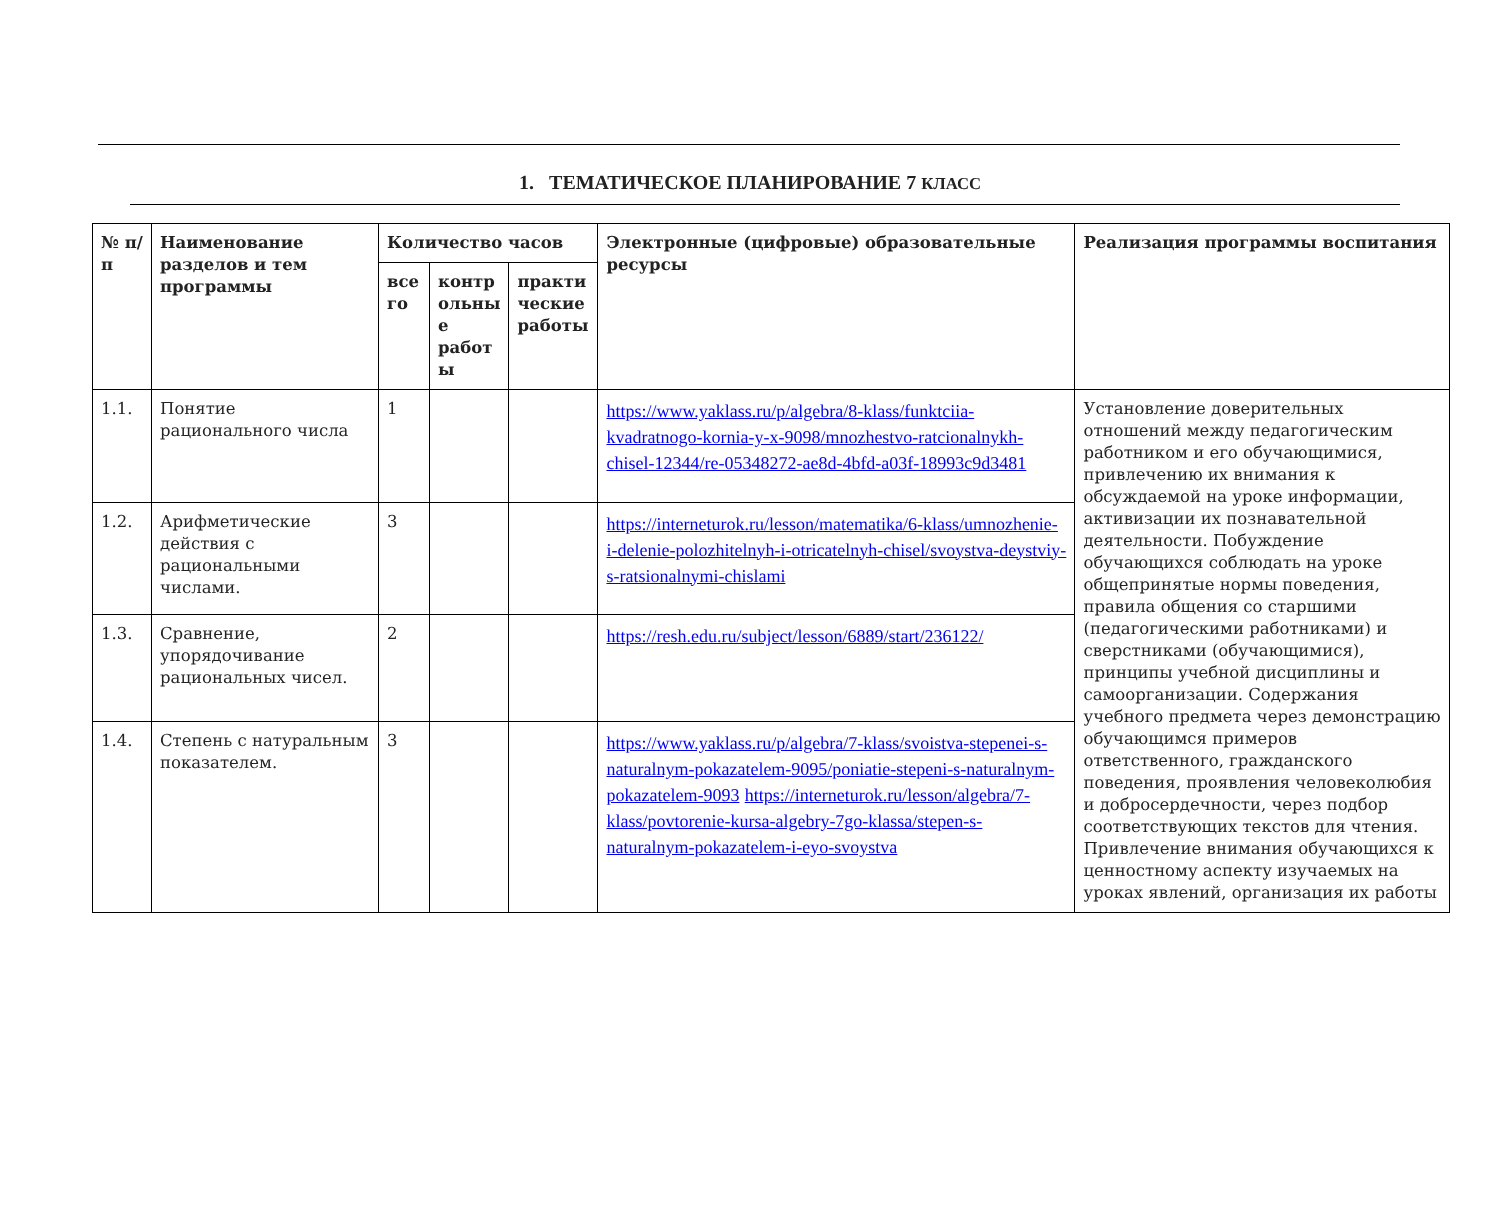1. ТЕМАТИЧЕСКОЕ ПЛАНИРОВАНИЕ 7 КЛАСС
| № п/п | Наименование разделов и тем программы | Количество часов | | | Электронные (цифровые) образовательные ресурсы | Реализация программы воспитания |
| --- | --- | --- | --- | --- | --- | --- |
| | | все го | контр ольны е работ ы | практи ческие работы | | |
| 1.1. | Понятие рационального числа | 1 | | | https://www.yaklass.ru/p/algebra/8-klass/funktciia-kvadratnogo-kornia-y-x-9098/mnozhestvo-ratcionalnykh-chisel-12344/re-05348272-ae8d-4bfd-a03f-18993c9d3481 | Установление доверительных отношений между педагогическим работником и его обучающимися, привлечению их внимания к обсуждаемой на уроке информации, активизации их познавательной деятельности. Побуждение обучающихся соблюдать на уроке общепринятые нормы поведения, правила общения со старшими (педагогическими работниками) и сверстниками (обучающимися), принципы учебной дисциплины и самоорганизации. Содержания учебного предмета через демонстрацию обучающимся примеров ответственного, гражданского поведения, проявления человеколюбия и добросердечности, через подбор соответствующих текстов для чтения. Привлечение внимания обучающихся к ценностному аспекту изучаемых на уроках явлений, организация их работы |
| 1.2. | Арифметические действия с рациональными числами. | 3 | | | https://interneturok.ru/lesson/matematika/6-klass/umnozhenie-i-delenie-polozhitelnyh-i-otricatelnyh-chisel/svoystva-deystviy-s-ratsionalnymi-chislami | |
| 1.3. | Сравнение, упорядочивание рациональных чисел. | 2 | | | https://resh.edu.ru/subject/lesson/6889/start/236122/ | |
| 1.4. | Степень с натуральным показателем. | 3 | | | https://www.yaklass.ru/p/algebra/7-klass/svoistva-stepenei-s-naturalnym-pokazatelem-9095/poniatie-stepeni-s-naturalnym-pokazatelem-9093 https://interneturok.ru/lesson/algebra/7-klass/povtorenie-kursa-algebry-7go-klassa/stepen-s-naturalnym-pokazatelem-i-eyo-svoystva | |